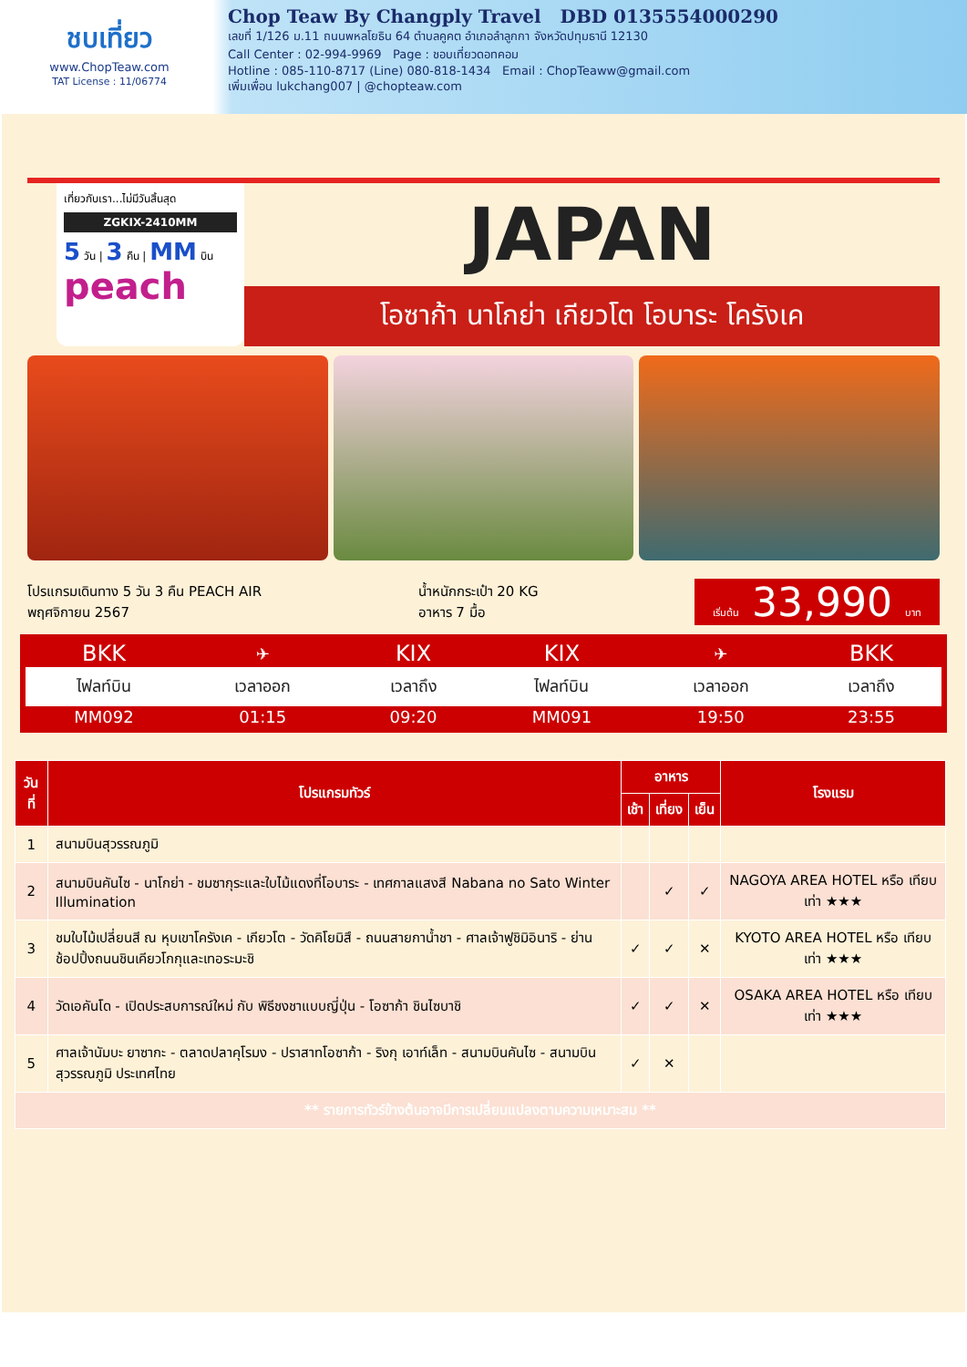ชบเที่ยว
www.ChopTeaw.com
TAT License : 11/06774
Chop Teaw By Changply Travel DBD 0135554000290
เลขที่ 1/126 ม.11 ถนนพหลโยธิน 64 ตำบลคูคต อำเภอลำลูกกา จังหวัดปทุมธานี 12130
Call Center : 02-994-9969 Page : ชอบเที่ยวดอทคอม
Hotline : 085-110-8717 (Line) 080-818-1434 Email : ChopTeaww@gmail.com
เพิ่มเพื่อน lukchang007 | @chopteaw.com
เที่ยวกับเรา...ไม่มีวันสิ้นสุด
ZGKIX-2410MM
5 วัน | 3 คืน | MM บิน
peach
JAPAN
โอซาก้า นาโกย่า เกียวโต โอบาระ โครังเค
โปรแกรมเดินทาง 5 วัน 3 คืน PEACH AIR
พฤศจิกายน 2567
น้ำหนักกระเป๋า 20 KG
อาหาร 7 มื้อ
เริ่มต้น 33,990 บาท
| BKK | ✈ | KIX | KIX | ✈ | BKK |
| ไฟลท์บิน | เวลาออก | เวลาถึง | ไฟลท์บิน | เวลาออก | เวลาถึง |
| MM092 | 01:15 | 09:20 | MM091 | 19:50 | 23:55 |
| วันที่ | โปรแกรมทัวร์ | อาหาร | | | โรงแรม |
| --- | --- | --- | --- | --- | --- |
| | | เช้า | เที่ยง | เย็น | |
| 1 | สนามบินสุวรรณภูมิ | | | | |
| 2 | สนามบินคันไซ - นาโกย่า - ชมซากุระและใบไม้แดงที่โอบาระ - เทศกาลแสงสี Nabana no Sato Winter Illumination | | ✓ | ✓ | NAGOYA AREA HOTEL หรือ เทียบเท่า ★★★ |
| 3 | ชมใบไม้เปลี่ยนสี ณ หุบเขาโครังเค - เกียวโต - วัดคิโยมิสึ - ถนนสายกาน้ำชา - ศาลเจ้าฟูชิมิอินาริ - ย่านช้อปปิ้งถนนชินเคียวโกกุและเทอระมะชิ | ✓ | ✓ | ✕ | KYOTO AREA HOTEL หรือ เทียบเท่า ★★★ |
| 4 | วัดเอคันโด - เปิดประสบการณ์ใหม่ กับ พิธีชงชาแบบญี่ปุ่น - โอซาก้า ชินไซบาชิ | ✓ | ✓ | ✕ | OSAKA AREA HOTEL หรือ เทียบเท่า ★★★ |
| 5 | ศาลเจ้านัมบะ ยาซากะ - ตลาดปลาคุโรมง - ปราสาทโอซาก้า - ริงกุ เอาท์เล็ท - สนามบินคันไซ - สนามบินสุวรรณภูมิ ประเทศไทย | ✓ | ✕ | | |
| ** รายการทัวร์ข้างต้นอาจมีการเปลี่ยนแปลงตามความเหมาะสม ** | | | | | |